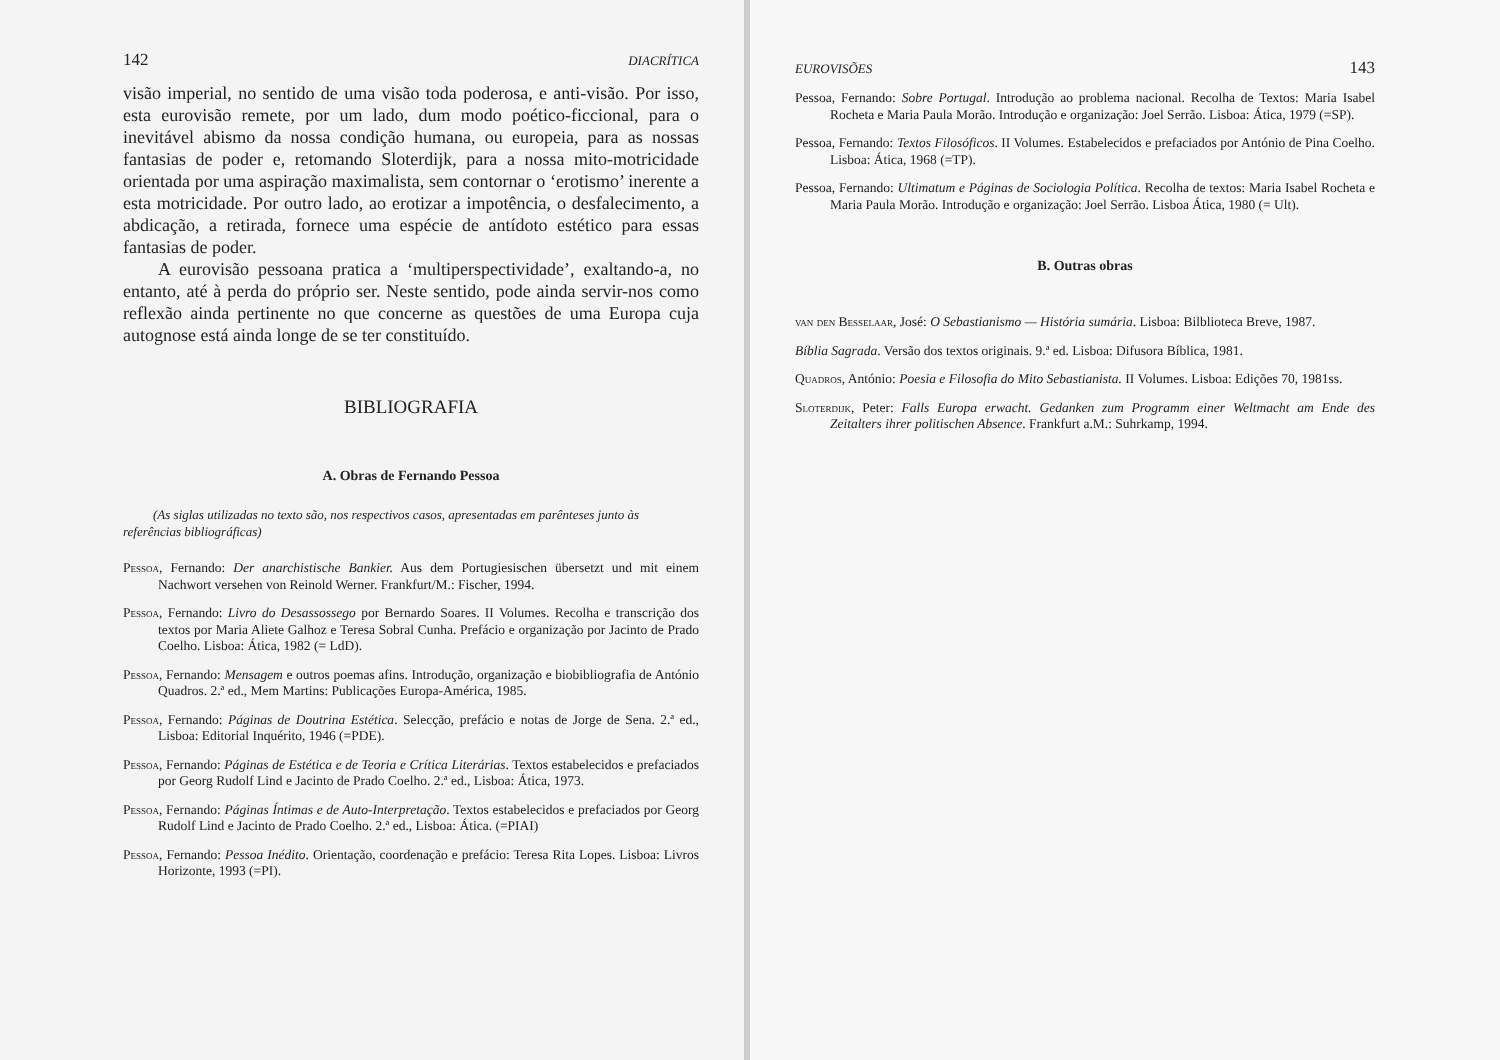142 DIACRÍTICA
visão imperial, no sentido de uma visão toda poderosa, e anti-visão. Por isso, esta eurovisão remete, por um lado, dum modo poético-ficcional, para o inevitável abismo da nossa condição humana, ou europeia, para as nossas fantasias de poder e, retomando Sloterdijk, para a nossa mito-motricidade orientada por uma aspiração maximalista, sem contornar o ‘erotismo’ inerente a esta motricidade. Por outro lado, ao erotizar a impotência, o desfalecimento, a abdicação, a retirada, fornece uma espécie de antídoto estético para essas fantasias de poder.
A eurovisão pessoana pratica a ‘multiperspectividade’, exaltando-a, no entanto, até à perda do próprio ser. Neste sentido, pode ainda servir-nos como reflexão ainda pertinente no que concerne as questões de uma Europa cuja autognose está ainda longe de se ter constituído.
BIBLIOGRAFIA
A. Obras de Fernando Pessoa
(As siglas utilizadas no texto são, nos respectivos casos, apresentadas em parênteses junto às referências bibliográficas)
Pessoa, Fernando: Der anarchistische Bankier. Aus dem Portugiesischen übersetzt und mit einem Nachwort versehen von Reinold Werner. Frankfurt/M.: Fischer, 1994.
Pessoa, Fernando: Livro do Desassossego por Bernardo Soares. II Volumes. Recolha e transcrição dos textos por Maria Aliete Galhoz e Teresa Sobral Cunha. Prefácio e organização por Jacinto de Prado Coelho. Lisboa: Ática, 1982 (= LdD).
Pessoa, Fernando: Mensagem e outros poemas afins. Introdução, organização e biobibliografia de António Quadros. 2.ª ed., Mem Martins: Publicações Europa-América, 1985.
Pessoa, Fernando: Páginas de Doutrina Estética. Selecção, prefácio e notas de Jorge de Sena. 2.ª ed., Lisboa: Editorial Inquérito, 1946 (=PDE).
Pessoa, Fernando: Páginas de Estética e de Teoria e Crítica Literárias. Textos estabelecidos e prefaciados por Georg Rudolf Lind e Jacinto de Prado Coelho. 2.ª ed., Lisboa: Ática, 1973.
Pessoa, Fernando: Páginas Íntimas e de Auto-Interpretação. Textos estabelecidos e prefaciados por Georg Rudolf Lind e Jacinto de Prado Coelho. 2.ª ed., Lisboa: Ática. (=PIAI)
Pessoa, Fernando: Pessoa Inédito. Orientação, coordenação e prefácio: Teresa Rita Lopes. Lisboa: Livros Horizonte, 1993 (=PI).
EUROVISÕES 143
Pessoa, Fernando: Sobre Portugal. Introdução ao problema nacional. Recolha de Textos: Maria Isabel Rocheta e Maria Paula Morão. Introdução e organização: Joel Serrão. Lisboa: Ática, 1979 (=SP).
Pessoa, Fernando: Textos Filosóficos. II Volumes. Estabelecidos e prefaciados por António de Pina Coelho. Lisboa: Ática, 1968 (=TP).
Pessoa, Fernando: Ultimatum e Páginas de Sociologia Política. Recolha de textos: Maria Isabel Rocheta e Maria Paula Morão. Introdução e organização: Joel Serrão. Lisboa Ática, 1980 (= Ult).
B. Outras obras
van den Besselaar, José: O Sebastianismo — História sumária. Lisboa: Bilblioteca Breve, 1987.
Bíblia Sagrada. Versão dos textos originais. 9.ª ed. Lisboa: Difusora Bíblica, 1981.
Quadros, António: Poesia e Filosofia do Mito Sebastianista. II Volumes. Lisboa: Edições 70, 1981ss.
Sloterdijk, Peter: Falls Europa erwacht. Gedanken zum Programm einer Weltmacht am Ende des Zeitalters ihrer politischen Absence. Frankfurt a.M.: Suhrkamp, 1994.